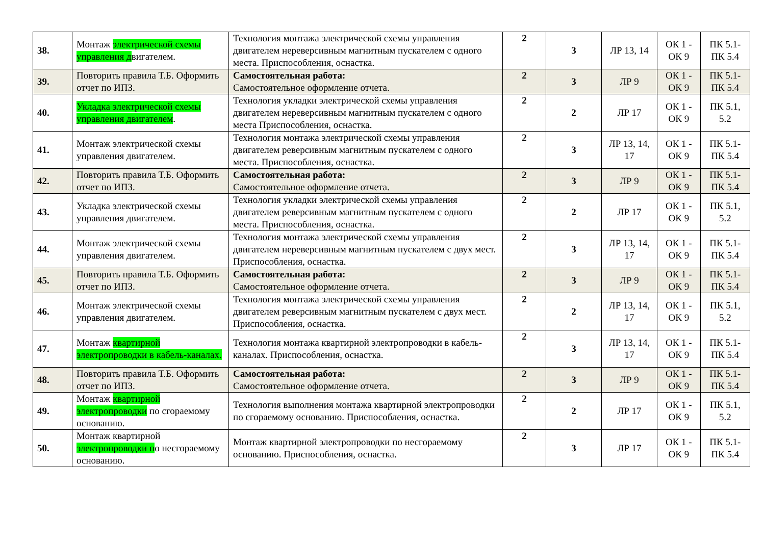| 38. | Монтаж электрической схемы управления д вигателем. | Технология монтажа электрической схемы управления двигателем нереверсивным магнитным пускателем с одного места. Приспособления, оснастка. | 2 | 3 | ЛР 13, 14 | ОК 1 - ОК 9 | ПК 5.1-ПК 5.4 |
| 39. | Повторить правила Т.Б. Оформить отчет по ИПЗ. | Самостоятельная работа: Самостоятельное оформление отчета. | 2 | 3 | ЛР 9 | ОК 1 - ОК 9 | ПК 5.1-ПК 5.4 |
| 40. | Укладка электрической схемы управления двигателем . | Технология укладки электрической схемы управления двигателем нереверсивным магнитным пускателем с одного места Приспособления, оснастка. | 2 | 2 | ЛР 17 | ОК 1 - ОК 9 | ПК 5.1, 5.2 |
| 41. | Монтаж электрической схемы управления двигателем. | Технология монтажа электрической схемы управления двигателем реверсивным магнитным пускателем с одного места. Приспособления, оснастка. | 2 | 3 | ЛР 13, 14, 17 | ОК 1 - ОК 9 | ПК 5.1-ПК 5.4 |
| 42. | Повторить правила Т.Б. Оформить отчет по ИПЗ. | Самостоятельная работа: Самостоятельное оформление отчета. | 2 | 3 | ЛР 9 | ОК 1 - ОК 9 | ПК 5.1-ПК 5.4 |
| 43. | Укладка электрической схемы управления двигателем. | Технология укладки электрической схемы управления двигателем реверсивным магнитным пускателем с одного места. Приспособления, оснастка. | 2 | 2 | ЛР 17 | ОК 1 - ОК 9 | ПК 5.1, 5.2 |
| 44. | Монтаж электрической схемы управления двигателем. | Технология монтажа электрической схемы управления двигателем нереверсивным магнитным пускателем с двух мест. Приспособления, оснастка. | 2 | 3 | ЛР 13, 14, 17 | ОК 1 - ОК 9 | ПК 5.1-ПК 5.4 |
| 45. | Повторить правила Т.Б. Оформить отчет по ИПЗ. | Самостоятельная работа: Самостоятельное оформление отчета. | 2 | 3 | ЛР 9 | ОК 1 - ОК 9 | ПК 5.1-ПК 5.4 |
| 46. | Монтаж электрической схемы управления двигателем. | Технология монтажа электрической схемы управления двигателем реверсивным магнитным пускателем с двух мест. Приспособления, оснастка. | 2 | 2 | ЛР 13, 14, 17 | ОК 1 - ОК 9 | ПК 5.1, 5.2 |
| 47. | Монтаж квартирной электропроводки в кабель-каналах. | Технология монтажа квартирной электропроводки в кабель-каналах. Приспособления, оснастка. | 2 | 3 | ЛР 13, 14, 17 | ОК 1 - ОК 9 | ПК 5.1-ПК 5.4 |
| 48. | Повторить правила Т.Б. Оформить отчет по ИПЗ. | Самостоятельная работа: Самостоятельное оформление отчета. | 2 | 3 | ЛР 9 | ОК 1 - ОК 9 | ПК 5.1-ПК 5.4 |
| 49. | Монтаж квартирной электропроводки по сгораемому основанию. | Технология выполнения монтажа квартирной электропроводки по сгораемому основанию. Приспособления, оснастка. | 2 | 2 | ЛР 17 | ОК 1 - ОК 9 | ПК 5.1, 5.2 |
| 50. | Монтаж квартирной электропроводки п о несгораемому основанию. | Монтаж квартирной электропроводки по несгораемому основанию. Приспособления, оснастка. | 2 | 3 | ЛР 17 | ОК 1 - ОК 9 | ПК 5.1-ПК 5.4 |